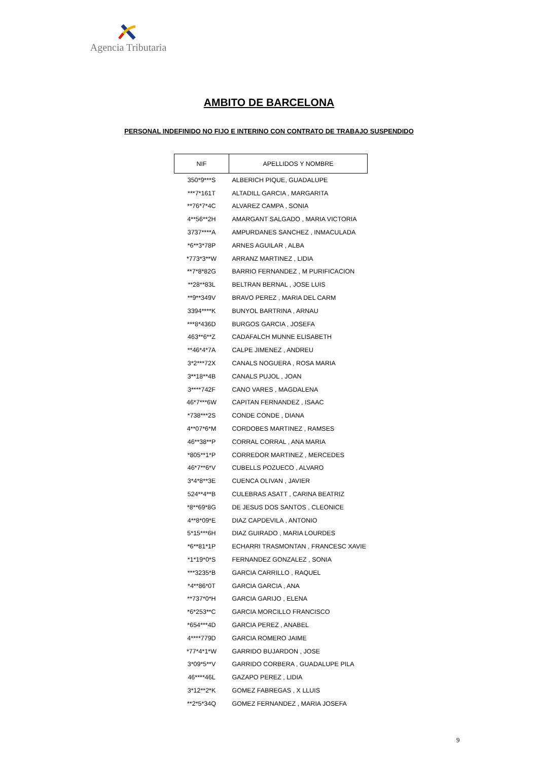Agencia Tributaria
AMBITO DE BARCELONA
PERSONAL INDEFINIDO NO FIJO E INTERINO CON CONTRATO DE TRABAJO SUSPENDIDO
| NIF | APELLIDOS Y NOMBRE |
| --- | --- |
| 350*9***S | ALBERICH PIQUE, GUADALUPE |
| ***7*161T | ALTADILL GARCIA , MARGARITA |
| **76*7*4C | ALVAREZ CAMPA , SONIA |
| 4**56**2H | AMARGANT SALGADO , MARIA VICTORIA |
| 3737****A | AMPURDANES SANCHEZ , INMACULADA |
| *6**3*78P | ARNES AGUILAR , ALBA |
| *773*3**W | ARRANZ MARTINEZ , LIDIA |
| **7*8*82G | BARRIO FERNANDEZ , M PURIFICACION |
| **28**83L | BELTRAN BERNAL , JOSE LUIS |
| **9**349V | BRAVO PEREZ , MARIA DEL CARM |
| 3394****K | BUNYOL BARTRINA , ARNAU |
| ***8*436D | BURGOS GARCIA , JOSEFA |
| 463**6**Z | CADAFALCH MUNNE ELISABETH |
| **46*4*7A | CALPE JIMENEZ , ANDREU |
| 3*2***72X | CANALS NOGUERA , ROSA MARIA |
| 3**18**4B | CANALS PUJOL , JOAN |
| 3****742F | CANO VARES , MAGDALENA |
| 46*7***6W | CAPITAN FERNANDEZ , ISAAC |
| *738***2S | CONDE CONDE , DIANA |
| 4**07*6*M | CORDOBES MARTINEZ , RAMSES |
| 46**38**P | CORRAL CORRAL , ANA MARIA |
| *805**1*P | CORREDOR MARTINEZ , MERCEDES |
| 46*7**6*V | CUBELLS POZUECO , ALVARO |
| 3*4*8**3E | CUENCA OLIVAN , JAVIER |
| 524**4**B | CULEBRAS ASATT , CARINA BEATRIZ |
| *8**69*8G | DE JESUS DOS SANTOS , CLEONICE |
| 4**8*09*E | DIAZ CAPDEVILA , ANTONIO |
| 5*15***6H | DIAZ GUIRADO , MARIA LOURDES |
| *6**81*1P | ECHARRI TRASMONTAN , FRANCESC XAVIE |
| *1*19*0*S | FERNANDEZ GONZALEZ , SONIA |
| ***3235*B | GARCIA CARRILLO , RAQUEL |
| *4**86*0T | GARCIA GARCIA , ANA |
| **737*0*H | GARCIA GARIJO , ELENA |
| *6*253**C | GARCIA MORCILLO FRANCISCO |
| *654***4D | GARCIA PEREZ , ANABEL |
| 4****779D | GARCIA ROMERO JAIME |
| *77*4*1*W | GARRIDO BUJARDON , JOSE |
| 3*09*5**V | GARRIDO CORBERA , GUADALUPE PILA |
| 46****46L | GAZAPO PEREZ , LIDIA |
| 3*12**2*K | GOMEZ FABREGAS , X LLUIS |
| **2*5*34Q | GOMEZ FERNANDEZ , MARIA JOSEFA |
9